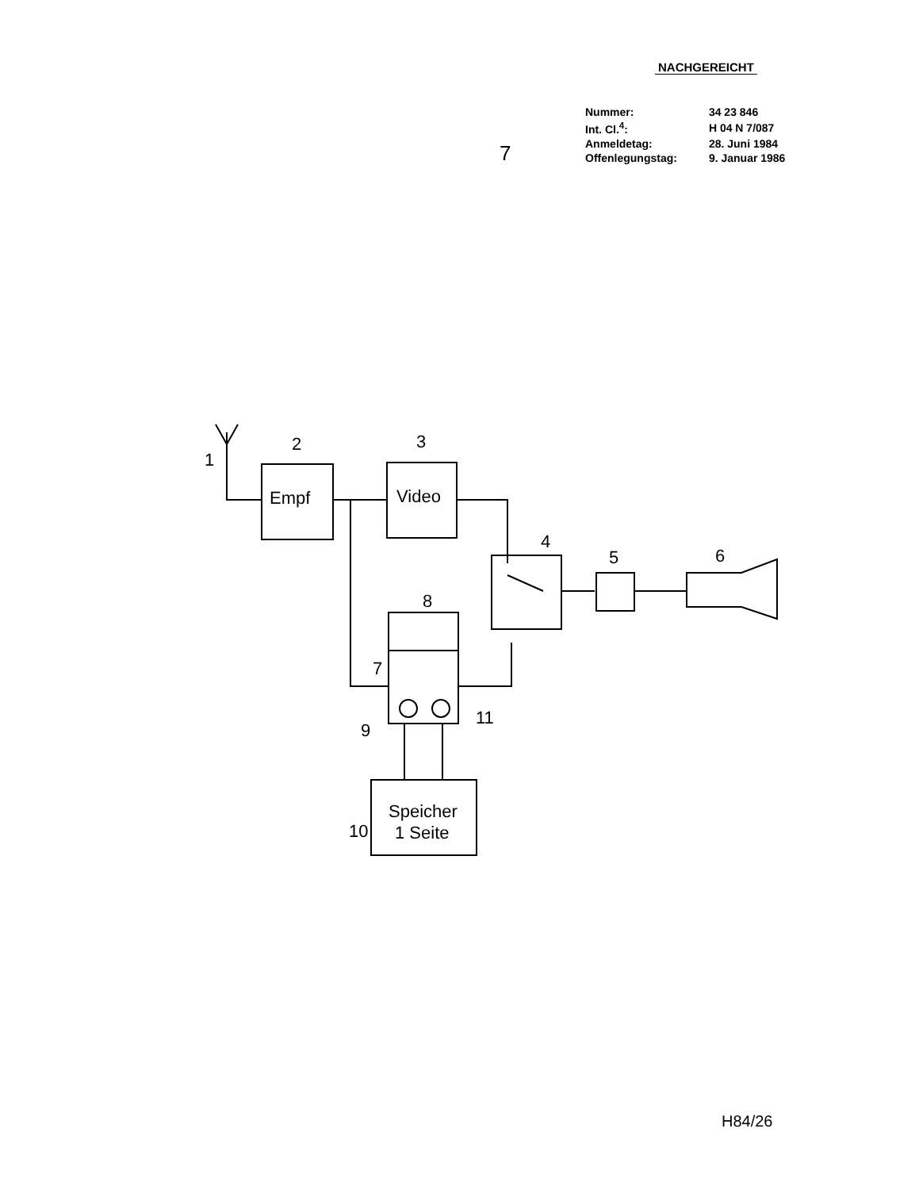NACHGEREICHT
| Nummer: | 34 23 846 |
| Int. Cl.<sup>4</sup>: | H 04 N 7/087 |
| Anmeldetag: | 28. Juni 1984 |
| Offenlegungstag: | 9. Januar 1986 |
7
1
2
3
Empf
Video
4
5
6
8
7
9
11
10
Speicher
1 Seite
H84/26